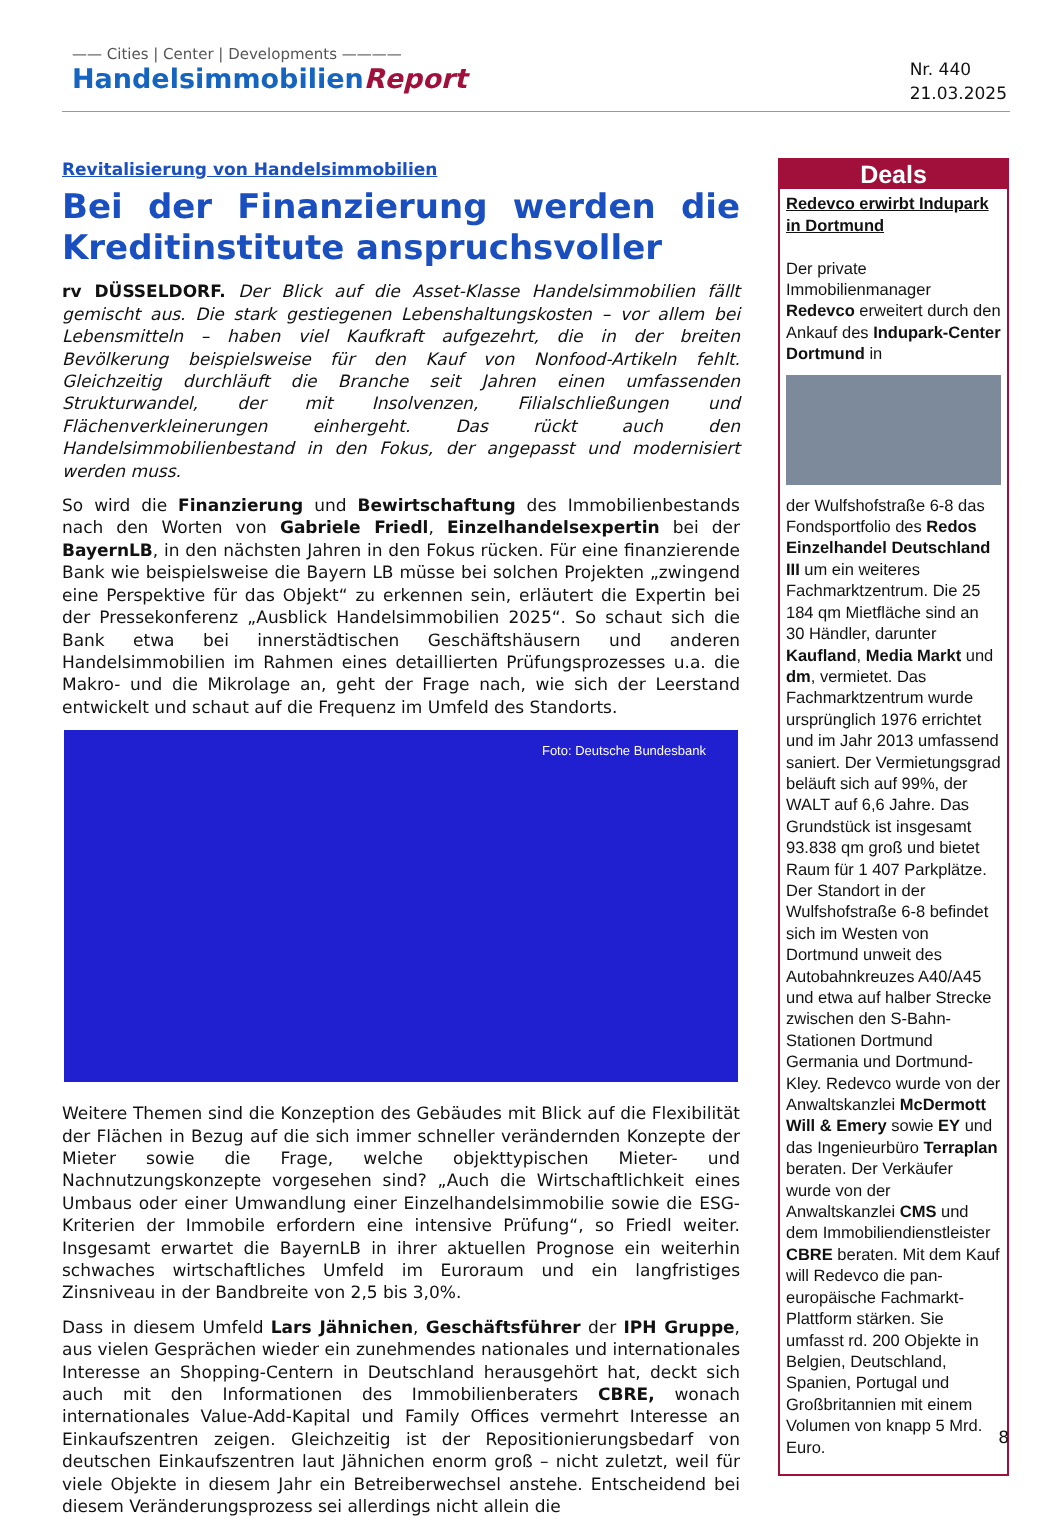—— Cities | Center | Developments ————
HandelsimmobilienReport
Nr. 440
21.03.2025
Revitalisierung von Handelsimmobilien
Bei der Finanzierung werden die Kreditinstitute anspruchsvoller
rv DÜSSELDORF. Der Blick auf die Asset-Klasse Handelsimmobilien fällt gemischt aus. Die stark gestiegenen Lebenshaltungskosten – vor allem bei Lebensmitteln – haben viel Kaufkraft aufgezehrt, die in der breiten Bevölkerung beispielsweise für den Kauf von Nonfood-Artikeln fehlt. Gleichzeitig durchläuft die Branche seit Jahren einen umfassenden Strukturwandel, der mit Insolvenzen, Filialschließungen und Flächenverkleinerungen einhergeht. Das rückt auch den Handelsimmobilienbestand in den Fokus, der angepasst und modernisiert werden muss.
So wird die Finanzierung und Bewirtschaftung des Immobilienbestands nach den Worten von Gabriele Friedl, Einzelhandelsexpertin bei der BayernLB, in den nächsten Jahren in den Fokus rücken. Für eine finanzierende Bank wie beispielsweise die Bayern LB müsse bei solchen Projekten „zwingend eine Perspektive für das Objekt“ zu erkennen sein, erläutert die Expertin bei der Pressekonferenz „Ausblick Handelsimmobilien 2025“. So schaut sich die Bank etwa bei innerstädtischen Geschäftshäusern und anderen Handelsimmobilien im Rahmen eines detaillierten Prüfungsprozesses u.a. die Makro- und die Mikrolage an, geht der Frage nach, wie sich der Leerstand entwickelt und schaut auf die Frequenz im Umfeld des Standorts.
Foto: Deutsche Bundesbank
Weitere Themen sind die Konzeption des Gebäudes mit Blick auf die Flexibilität der Flächen in Bezug auf die sich immer schneller verändernden Konzepte der Mieter sowie die Frage, welche objekttypischen Mieter- und Nachnutzungskonzepte vorgesehen sind? „Auch die Wirtschaftlichkeit eines Umbaus oder einer Umwandlung einer Einzelhandelsimmobilie sowie die ESG-Kriterien der Immobile erfordern eine intensive Prüfung“, so Friedl weiter. Insgesamt erwartet die BayernLB in ihrer aktuellen Prognose ein weiterhin schwaches wirtschaftliches Umfeld im Euroraum und ein langfristiges Zinsniveau in der Bandbreite von 2,5 bis 3,0%.
Dass in diesem Umfeld Lars Jähnichen, Geschäftsführer der IPH Gruppe, aus vielen Gesprächen wieder ein zunehmendes nationales und internationales Interesse an Shopping-Centern in Deutschland herausgehört hat, deckt sich auch mit den Informationen des Immobilienberaters CBRE, wonach internationales Value-Add-Kapital und Family Offices vermehrt Interesse an Einkaufszentren zeigen. Gleichzeitig ist der Repositionierungsbedarf von deutschen Einkaufszentren laut Jähnichen enorm groß – nicht zuletzt, weil für viele Objekte in diesem Jahr ein Betreiberwechsel anstehe. Entscheidend bei diesem Veränderungsprozess sei allerdings nicht allein die
Deals
Redevco erwirbt Indupark in Dortmund
Der private Immobilienmanager Redevco erweitert durch den Ankauf des Indupark-Center Dortmund in
der Wulfshofstraße 6-8 das Fondsportfolio des Redos Einzelhandel Deutschland III um ein weiteres Fachmarktzentrum. Die 25 184 qm Mietfläche sind an 30 Händler, darunter Kaufland, Media Markt und dm, vermietet. Das Fachmarktzentrum wurde ursprünglich 1976 errichtet und im Jahr 2013 umfassend saniert. Der Vermietungsgrad beläuft sich auf 99%, der WALT auf 6,6 Jahre. Das Grundstück ist insgesamt 93.838 qm groß und bietet Raum für 1 407 Parkplätze. Der Standort in der Wulfshofstraße 6-8 befindet sich im Westen von Dortmund unweit des Autobahnkreuzes A40/A45 und etwa auf halber Strecke zwischen den S-Bahn-Stationen Dortmund Germania und Dortmund-Kley. Redevco wurde von der Anwaltskanzlei McDermott Will & Emery sowie EY und das Ingenieurbüro Terraplan beraten. Der Verkäufer wurde von der Anwaltskanzlei CMS und dem Immobiliendienstleister CBRE beraten. Mit dem Kauf will Redevco die pan-europäische Fachmarkt-Plattform stärken. Sie umfasst rd. 200 Objekte in Belgien, Deutschland, Spanien, Portugal und Großbritannien mit einem Volumen von knapp 5 Mrd. Euro.
8